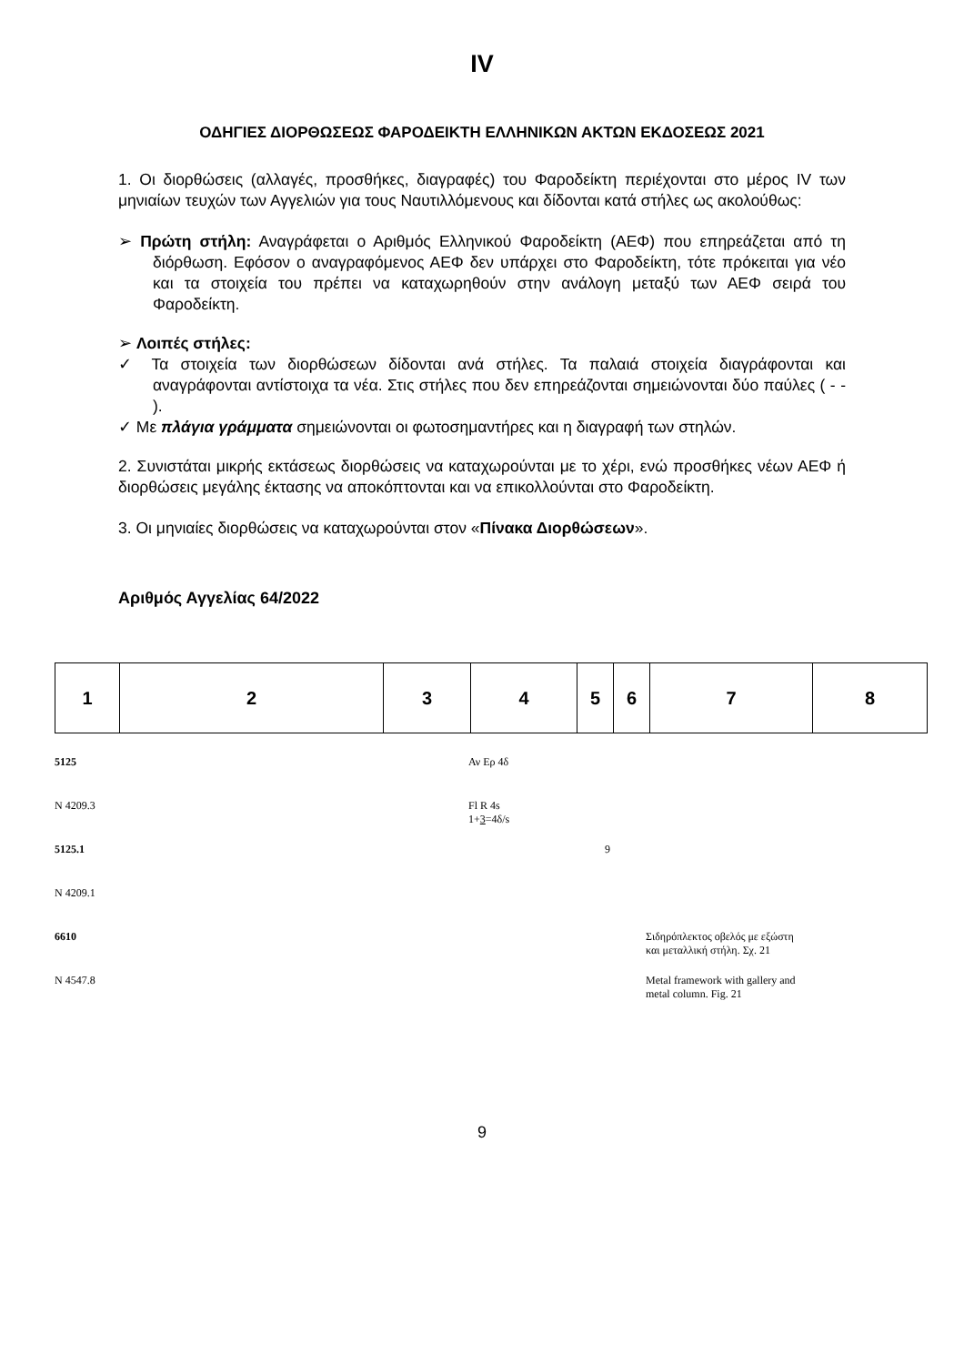IV
ΟΔΗΓΙΕΣ ΔΙΟΡΘΩΣΕΩΣ ΦΑΡΟΔΕΙΚΤΗ ΕΛΛΗΝΙΚΩΝ ΑΚΤΩΝ ΕΚΔΟΣΕΩΣ 2021
1. Οι διορθώσεις (αλλαγές, προσθήκες, διαγραφές) του Φαροδείκτη περιέχονται στο μέρος IV των μηνιαίων τευχών των Αγγελιών για τους Ναυτιλλόμενους και δίδονται κατά στήλες ως ακολούθως:
➢ Πρώτη στήλη: Αναγράφεται ο Αριθμός Ελληνικού Φαροδείκτη (ΑΕΦ) που επηρεάζεται από τη διόρθωση. Εφόσον ο αναγραφόμενος ΑΕΦ δεν υπάρχει στο Φαροδείκτη, τότε πρόκειται για νέο και τα στοιχεία του πρέπει να καταχωρηθούν στην ανάλογη μεταξύ των ΑΕΦ σειρά του Φαροδείκτη.
➢ Λοιπές στήλες:
✓ Τα στοιχεία των διορθώσεων δίδονται ανά στήλες. Τα παλαιά στοιχεία διαγράφονται και αναγράφονται αντίστοιχα τα νέα. Στις στήλες που δεν επηρεάζονται σημειώνονται δύο παύλες ( - - ).
✓ Με πλάγια γράμματα σημειώνονται οι φωτοσημαντήρες και η διαγραφή των στηλών.
2. Συνιστάται μικρής εκτάσεως διορθώσεις να καταχωρούνται με το χέρι, ενώ προσθήκες νέων ΑΕΦ ή διορθώσεις μεγάλης έκτασης να αποκόπτονται και να επικολλούνται στο Φαροδείκτη.
3. Οι μηνιαίες διορθώσεις να καταχωρούνται στον «Πίνακα Διορθώσεων».
Αριθμός Αγγελίας 64/2022
| 1 | 2 | 3 | 4 | 5 | 6 | 7 | 8 |
| --- | --- | --- | --- | --- | --- | --- | --- |
| 5125 | Αν Ερ 4δ | | | |
| N 4209.3 | Fl R 4s 1+ 3 =4δ/s | | | |
| 5125.1 | | 9 | | |
| N 4209.1 | | | | |
| 6610 | | | Σιδηρόπλεκτος οβελός με εξώστη και μεταλλική στήλη. Σχ. 21 | |
| N 4547.8 | | | Metal framework with gallery and metal column. Fig. 21 | |
9